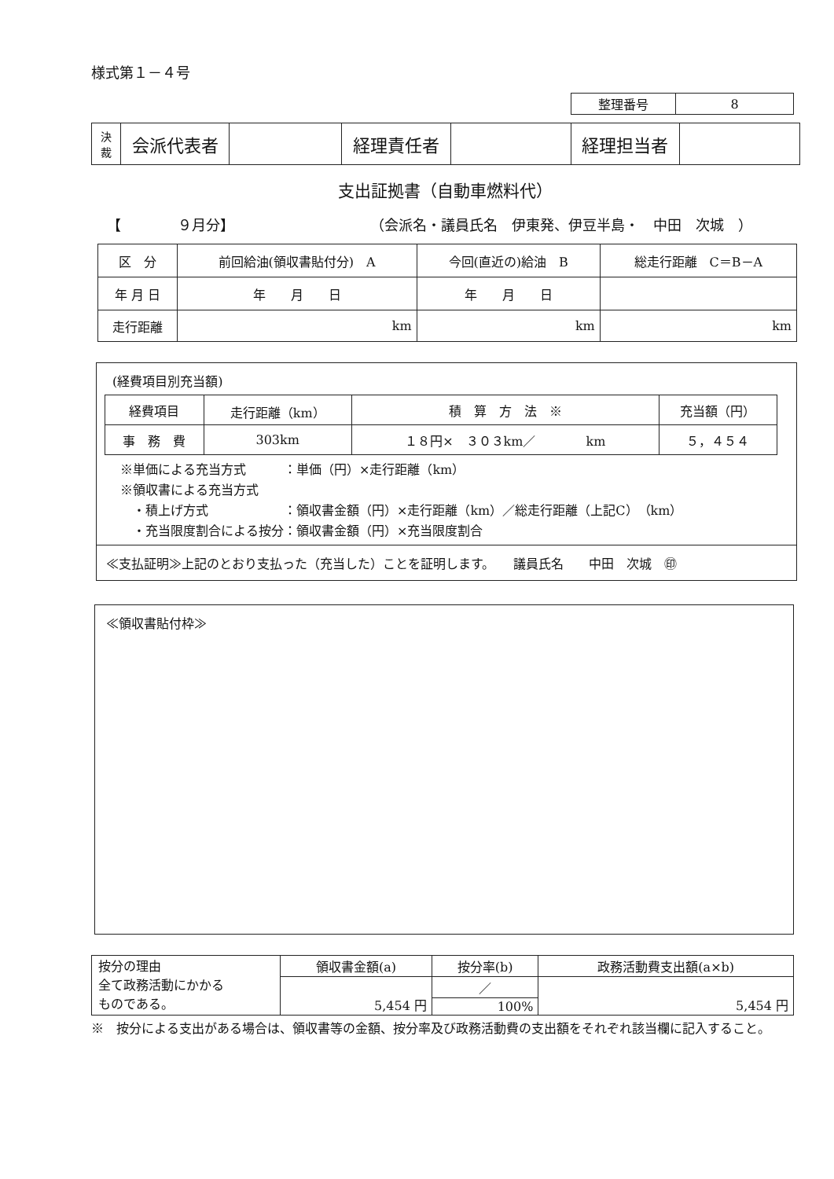様式第１－４号
| 整理番号 | 8 |
| 決 裁 | 会派代表者 | | 経理責任者 | | 経理担当者 | |
支出証拠書（自動車燃料代）
【　　　　９月分】 （会派名・議員氏名　伊東発、伊豆半島・　中田　次城　）
| 区 分 | 前回給油(領収書貼付分) A | 今回(直近の)給油 B | 総走行距離 C＝B－A |
| 年 月 日 | 年 月 日 | 年 月 日 | |
| 走行距離 | km | km | km |
(経費項目別充当額)
| 経費項目 | 走行距離（km） | 積 算 方 法 ※ | 充当額（円） |
| 事 務 費 | 303km | １８円× ３０３km／ km | ５，４５４ |
※単価による充当方式　　　：単価（円）×走行距離（km）
※領収書による充当方式
　・積上げ方式　　　　　　：領収書金額（円）×走行距離（km）／総走行距離（上記C）（km）
　・充当限度割合による按分：領収書金額（円）×充当限度割合
≪支払証明≫上記のとおり支払った（充当した）ことを証明します。　　議員氏名　　中田　次城　㊞
≪領収書貼付枠≫
| 按分の理由 全て政務活動にかかる ものである。 | 領収書金額(a) | 按分率(b) | 政務活動費支出額(a×b) |
| | 5,454 円 | ／ | 5,454 円 |
| | | 100% | |
※　按分による支出がある場合は、領収書等の金額、按分率及び政務活動費の支出額をそれぞれ該当欄に記入すること。